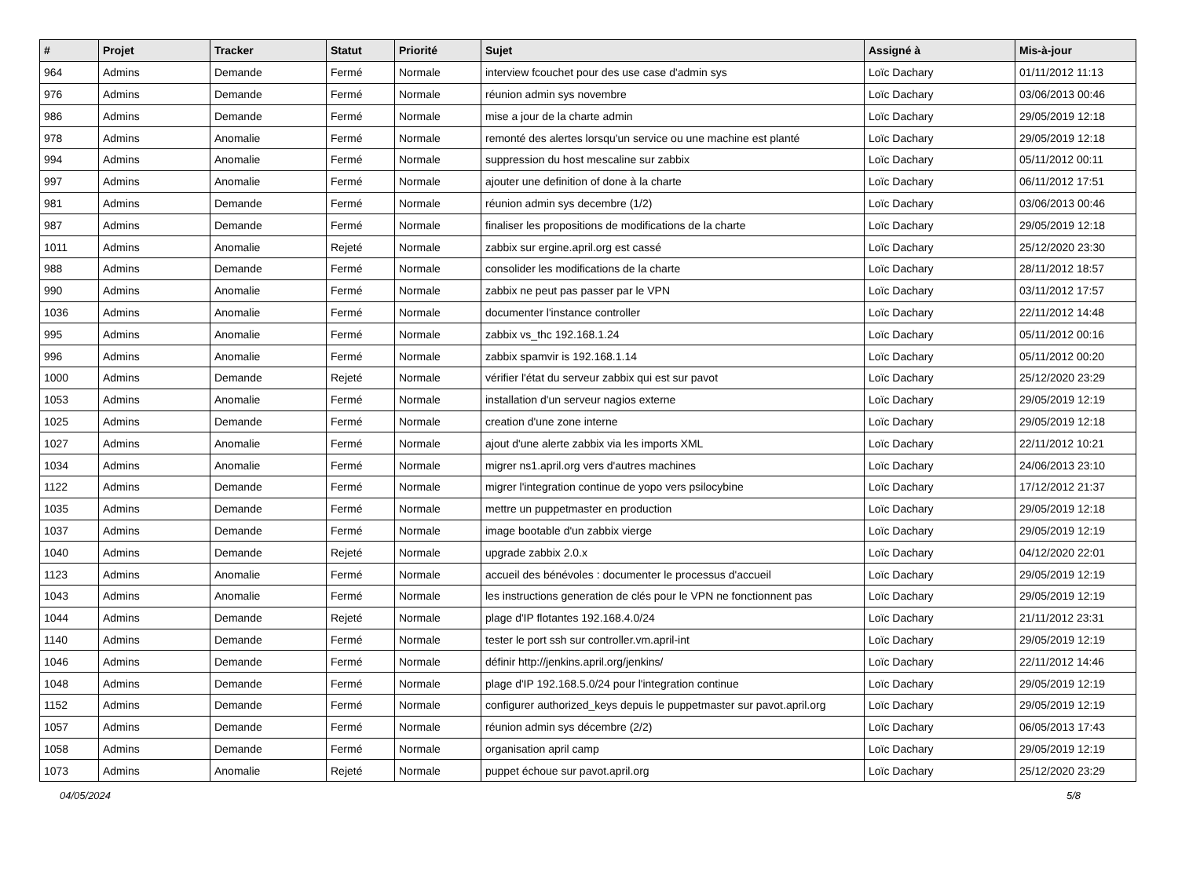| # | Projet | Tracker | Statut | Priorité | Sujet | Assigné à | Mis-à-jour |
| --- | --- | --- | --- | --- | --- | --- | --- |
| 964 | Admins | Demande | Fermé | Normale | interview fcouchet pour des use case d'admin sys | Loïc Dachary | 01/11/2012 11:13 |
| 976 | Admins | Demande | Fermé | Normale | réunion admin sys novembre | Loïc Dachary | 03/06/2013 00:46 |
| 986 | Admins | Demande | Fermé | Normale | mise a jour de la charte admin | Loïc Dachary | 29/05/2019 12:18 |
| 978 | Admins | Anomalie | Fermé | Normale | remonté des alertes lorsqu'un service ou une machine est planté | Loïc Dachary | 29/05/2019 12:18 |
| 994 | Admins | Anomalie | Fermé | Normale | suppression du host mescaline sur zabbix | Loïc Dachary | 05/11/2012 00:11 |
| 997 | Admins | Anomalie | Fermé | Normale | ajouter une definition of done à la charte | Loïc Dachary | 06/11/2012 17:51 |
| 981 | Admins | Demande | Fermé | Normale | réunion admin sys decembre (1/2) | Loïc Dachary | 03/06/2013 00:46 |
| 987 | Admins | Demande | Fermé | Normale | finaliser les propositions de modifications de la charte | Loïc Dachary | 29/05/2019 12:18 |
| 1011 | Admins | Anomalie | Rejeté | Normale | zabbix sur ergine.april.org est cassé | Loïc Dachary | 25/12/2020 23:30 |
| 988 | Admins | Demande | Fermé | Normale | consolider les modifications de la charte | Loïc Dachary | 28/11/2012 18:57 |
| 990 | Admins | Anomalie | Fermé | Normale | zabbix ne peut pas passer par le VPN | Loïc Dachary | 03/11/2012 17:57 |
| 1036 | Admins | Anomalie | Fermé | Normale | documenter l'instance controller | Loïc Dachary | 22/11/2012 14:48 |
| 995 | Admins | Anomalie | Fermé | Normale | zabbix vs_thc 192.168.1.24 | Loïc Dachary | 05/11/2012 00:16 |
| 996 | Admins | Anomalie | Fermé | Normale | zabbix spamvir is 192.168.1.14 | Loïc Dachary | 05/11/2012 00:20 |
| 1000 | Admins | Demande | Rejeté | Normale | vérifier l'état du serveur zabbix qui est sur pavot | Loïc Dachary | 25/12/2020 23:29 |
| 1053 | Admins | Anomalie | Fermé | Normale | installation d'un serveur nagios externe | Loïc Dachary | 29/05/2019 12:19 |
| 1025 | Admins | Demande | Fermé | Normale | creation d'une zone interne | Loïc Dachary | 29/05/2019 12:18 |
| 1027 | Admins | Anomalie | Fermé | Normale | ajout d'une alerte zabbix via les imports XML | Loïc Dachary | 22/11/2012 10:21 |
| 1034 | Admins | Anomalie | Fermé | Normale | migrer ns1.april.org vers d'autres machines | Loïc Dachary | 24/06/2013 23:10 |
| 1122 | Admins | Demande | Fermé | Normale | migrer l'integration continue de yopo vers psilocybine | Loïc Dachary | 17/12/2012 21:37 |
| 1035 | Admins | Demande | Fermé | Normale | mettre un puppetmaster en production | Loïc Dachary | 29/05/2019 12:18 |
| 1037 | Admins | Demande | Fermé | Normale | image bootable d'un zabbix vierge | Loïc Dachary | 29/05/2019 12:19 |
| 1040 | Admins | Demande | Rejeté | Normale | upgrade zabbix 2.0.x | Loïc Dachary | 04/12/2020 22:01 |
| 1123 | Admins | Anomalie | Fermé | Normale | accueil des bénévoles : documenter le processus d'accueil | Loïc Dachary | 29/05/2019 12:19 |
| 1043 | Admins | Anomalie | Fermé | Normale | les instructions generation de clés pour le VPN ne fonctionnent pas | Loïc Dachary | 29/05/2019 12:19 |
| 1044 | Admins | Demande | Rejeté | Normale | plage d'IP flotantes 192.168.4.0/24 | Loïc Dachary | 21/11/2012 23:31 |
| 1140 | Admins | Demande | Fermé | Normale | tester le port ssh sur controller.vm.april-int | Loïc Dachary | 29/05/2019 12:19 |
| 1046 | Admins | Demande | Fermé | Normale | définir http://jenkins.april.org/jenkins/ | Loïc Dachary | 22/11/2012 14:46 |
| 1048 | Admins | Demande | Fermé | Normale | plage d'IP 192.168.5.0/24 pour l'integration continue | Loïc Dachary | 29/05/2019 12:19 |
| 1152 | Admins | Demande | Fermé | Normale | configurer authorized_keys depuis le puppetmaster sur pavot.april.org | Loïc Dachary | 29/05/2019 12:19 |
| 1057 | Admins | Demande | Fermé | Normale | réunion admin sys décembre (2/2) | Loïc Dachary | 06/05/2013 17:43 |
| 1058 | Admins | Demande | Fermé | Normale | organisation april camp | Loïc Dachary | 29/05/2019 12:19 |
| 1073 | Admins | Anomalie | Rejeté | Normale | puppet échoue sur pavot.april.org | Loïc Dachary | 25/12/2020 23:29 |
04/05/2024 5/8